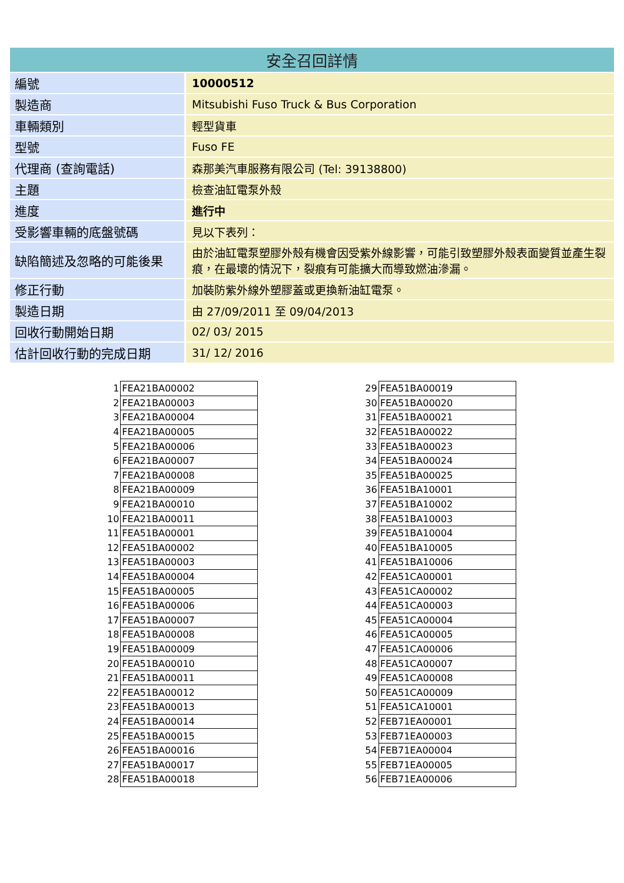安全召回詳情
| 編號 | 10000512 |
| 製造商 | Mitsubishi Fuso Truck & Bus Corporation |
| 車輛類別 | 輕型貨車 |
| 型號 | Fuso FE |
| 代理商 (查詢電話) | 森那美汽車服務有限公司 (Tel: 39138800) |
| 主題 | 檢查油缸電泵外殼 |
| 進度 | 進行中 |
| 受影響車輛的底盤號碼 | 見以下表列： |
| 缺陷簡述及忽略的可能後果 | 由於油缸電泵塑膠外殼有機會因受紫外線影響，可能引致塑膠外殼表面變質並產生裂痕，在最壞的情況下，裂痕有可能擴大而導致燃油滲漏。 |
| 修正行動 | 加裝防紫外線外塑膠蓋或更換新油缸電泵。 |
| 製造日期 | 由 27/09/2011 至 09/04/2013 |
| 回收行動開始日期 | 02/ 03/ 2015 |
| 估計回收行動的完成日期 | 31/ 12/ 2016 |
| 1 | FEA21BA00002 |
| 2 | FEA21BA00003 |
| 3 | FEA21BA00004 |
| 4 | FEA21BA00005 |
| 5 | FEA21BA00006 |
| 6 | FEA21BA00007 |
| 7 | FEA21BA00008 |
| 8 | FEA21BA00009 |
| 9 | FEA21BA00010 |
| 10 | FEA21BA00011 |
| 11 | FEA51BA00001 |
| 12 | FEA51BA00002 |
| 13 | FEA51BA00003 |
| 14 | FEA51BA00004 |
| 15 | FEA51BA00005 |
| 16 | FEA51BA00006 |
| 17 | FEA51BA00007 |
| 18 | FEA51BA00008 |
| 19 | FEA51BA00009 |
| 20 | FEA51BA00010 |
| 21 | FEA51BA00011 |
| 22 | FEA51BA00012 |
| 23 | FEA51BA00013 |
| 24 | FEA51BA00014 |
| 25 | FEA51BA00015 |
| 26 | FEA51BA00016 |
| 27 | FEA51BA00017 |
| 28 | FEA51BA00018 |
| 29 | FEA51BA00019 |
| 30 | FEA51BA00020 |
| 31 | FEA51BA00021 |
| 32 | FEA51BA00022 |
| 33 | FEA51BA00023 |
| 34 | FEA51BA00024 |
| 35 | FEA51BA00025 |
| 36 | FEA51BA10001 |
| 37 | FEA51BA10002 |
| 38 | FEA51BA10003 |
| 39 | FEA51BA10004 |
| 40 | FEA51BA10005 |
| 41 | FEA51BA10006 |
| 42 | FEA51CA00001 |
| 43 | FEA51CA00002 |
| 44 | FEA51CA00003 |
| 45 | FEA51CA00004 |
| 46 | FEA51CA00005 |
| 47 | FEA51CA00006 |
| 48 | FEA51CA00007 |
| 49 | FEA51CA00008 |
| 50 | FEA51CA00009 |
| 51 | FEA51CA10001 |
| 52 | FEB71EA00001 |
| 53 | FEB71EA00003 |
| 54 | FEB71EA00004 |
| 55 | FEB71EA00005 |
| 56 | FEB71EA00006 |